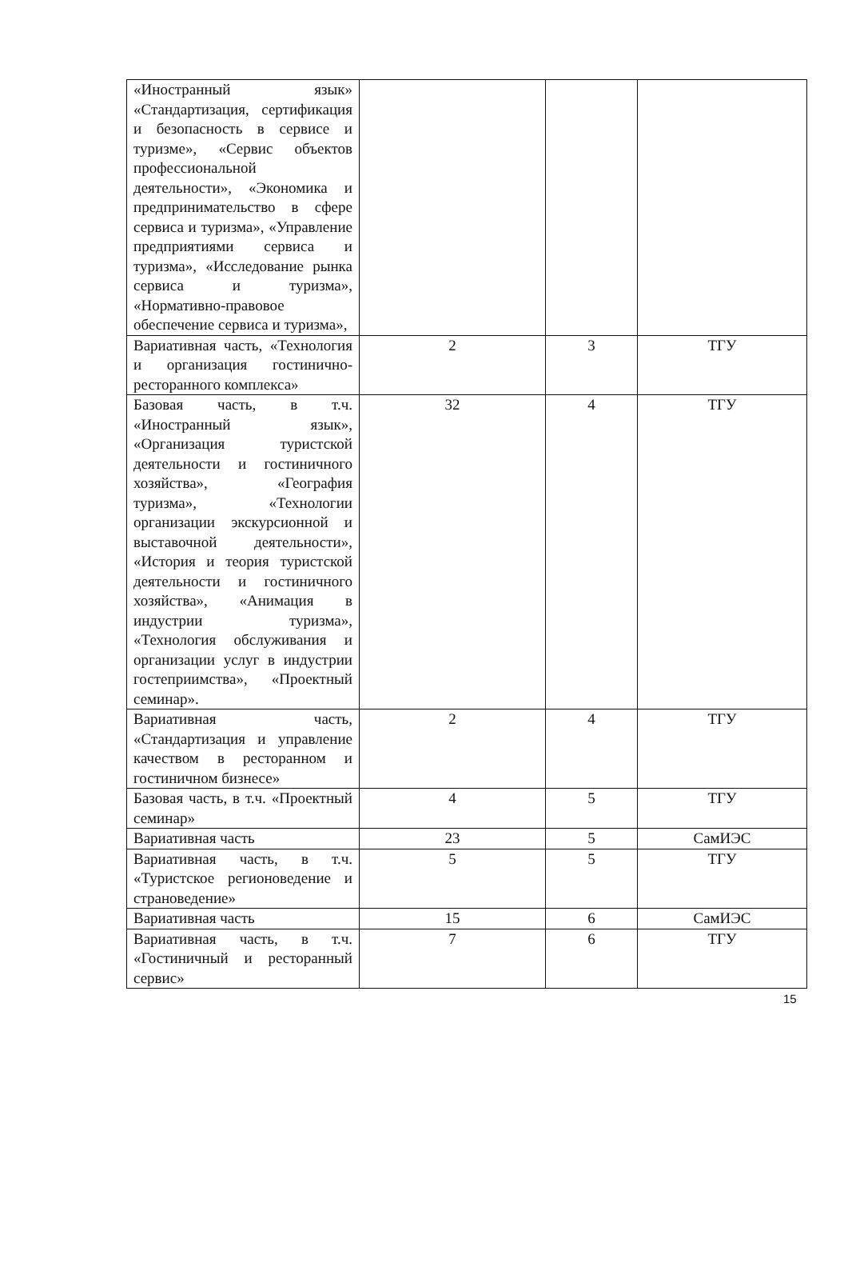| «Иностранный язык» «Стандартизация, сертификация и безопасность в сервисе и туризме», «Сервис объектов профессиональной деятельности», «Экономика и предпринимательство в сфере сервиса и туризма», «Управление предприятиями сервиса и туризма», «Исследование рынка сервиса и туризма», «Нормативно-правовое обеспечение сервиса и туризма», | | | |
| Вариативная часть, «Технология и организация гостинично-ресторанного комплекса» | 2 | 3 | ТГУ |
| Базовая часть, в т.ч. «Иностранный язык», «Организация туристской деятельности и гостиничного хозяйства», «География туризма», «Технологии организации экскурсионной и выставочной деятельности», «История и теория туристской деятельности и гостиничного хозяйства», «Анимация в индустрии туризма», «Технология обслуживания и организации услуг в индустрии гостеприимства», «Проектный семинар». | 32 | 4 | ТГУ |
| Вариативная часть, «Стандартизация и управление качеством в ресторанном и гостиничном бизнесе» | 2 | 4 | ТГУ |
| Базовая часть, в т.ч. «Проектный семинар» | 4 | 5 | ТГУ |
| Вариативная часть | 23 | 5 | СамИЭС |
| Вариативная часть, в т.ч. «Туристское регионоведение и страноведение» | 5 | 5 | ТГУ |
| Вариативная часть | 15 | 6 | СамИЭС |
| Вариативная часть, в т.ч. «Гостиничный и ресторанный сервис» | 7 | 6 | ТГУ |
15